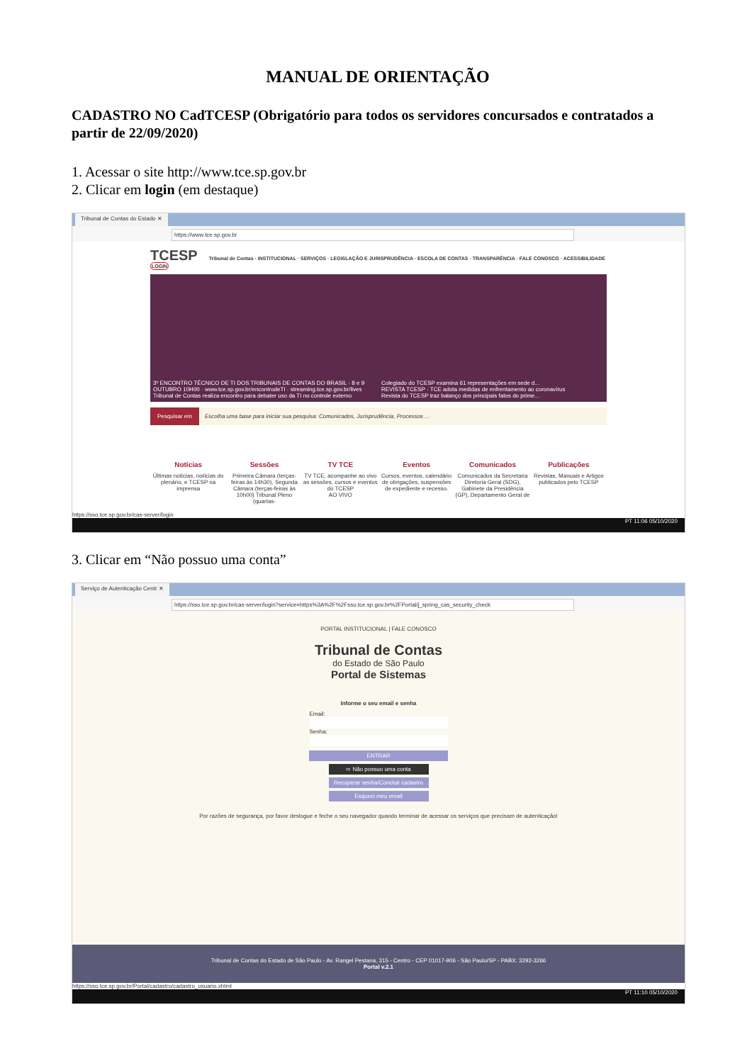MANUAL DE ORIENTAÇÃO
CADASTRO NO CadTCESP (Obrigatório para todos os servidores concursados e contratados a partir de 22/09/2020)
1. Acessar o site http://www.tce.sp.gov.br
2. Clicar em login (em destaque)
Tribunal de Contas do Estado ✕
https://www.tce.sp.gov.br
TCESP Tribunal de Contas · INSTITUCIONAL · SERVIÇOS · LEGISLAÇÃO E JURISPRUDÊNCIA · ESCOLA DE CONTAS · TRANSPARÊNCIA · FALE CONOSCO · ACESSIBILIDADE LOGIN
3º ENCONTRO TÉCNICO DE TI DOS TRIBUNAIS DE CONTAS DO BRASIL · 8 e 9 OUTUBRO 10H00 · www.tce.sp.gov.br/encontrodeTI · streaming.tce.sp.gov.br/lives
Tribunal de Contas realiza encontro para debater uso da TI no controle externo
Colegiado do TCESP examina 61 representações em sede d...
REVISTA TCESP · TCE adota medidas de enfrentamento ao coronavírus
Revista do TCESP traz balanço dos principais fatos do prime...
Pesquisar em Escolha uma base para iniciar sua pesquisa: Comunicados, Jurisprudência, Processos ...
Notícias
Últimas notícias, notícias do plenário, e TCESP na imprensa
Sessões
Primeira Câmara (terças-feiras às 14h30), Segunda Câmara (terças-feiras às 10h00) Tribunal Pleno (quartas-
TV TCE
TV TCE, acompanhe ao vivo as sessões, cursos e eventos do TCESP
AO VIVO
Eventos
Cursos, eventos, calendário de obrigações, suspensões de expediente e recesso.
Comunicados
Comunicados da Secretaria Diretoria Geral (SDG), Gabinete da Presidência (GP), Departamento Geral de
Publicações
Revistas, Manuais e Artigos publicados pelo TCESP
https://sso.tce.sp.gov.br/cas-server/login
PT 11:06 05/10/2020
3. Clicar em “Não possuo uma conta”
Serviço de Autenticação Centr ✕
https://sso.tce.sp.gov.br/cas-server/login?service=https%3A%2F%2Fsso.tce.sp.gov.br%2FPortal/j_spring_cas_security_check
PORTAL INSTITUCIONAL | FALE CONOSCO
Tribunal de Contas
do Estado de São Paulo
Portal de Sistemas
Informe o seu email e senha
Email:
Senha:
ENTRAR
⇨ Não possuo uma conta
Recuperar senha/Concluir cadastro
Esqueci meu email
Por razões de segurança, por favor deslogue e feche o seu navegador quando terminar de acessar os serviços que precisam de autenticação!
Tribunal de Contas do Estado de São Paulo - Av. Rangel Pestana, 315 - Centro - CEP 01017-906 - São Paulo/SP - PABX: 3292-3266
Portal v.2.1
https://sso.tce.sp.gov.br/Portal/cadastro/cadastro_usuario.xhtml
PT 11:10 05/10/2020